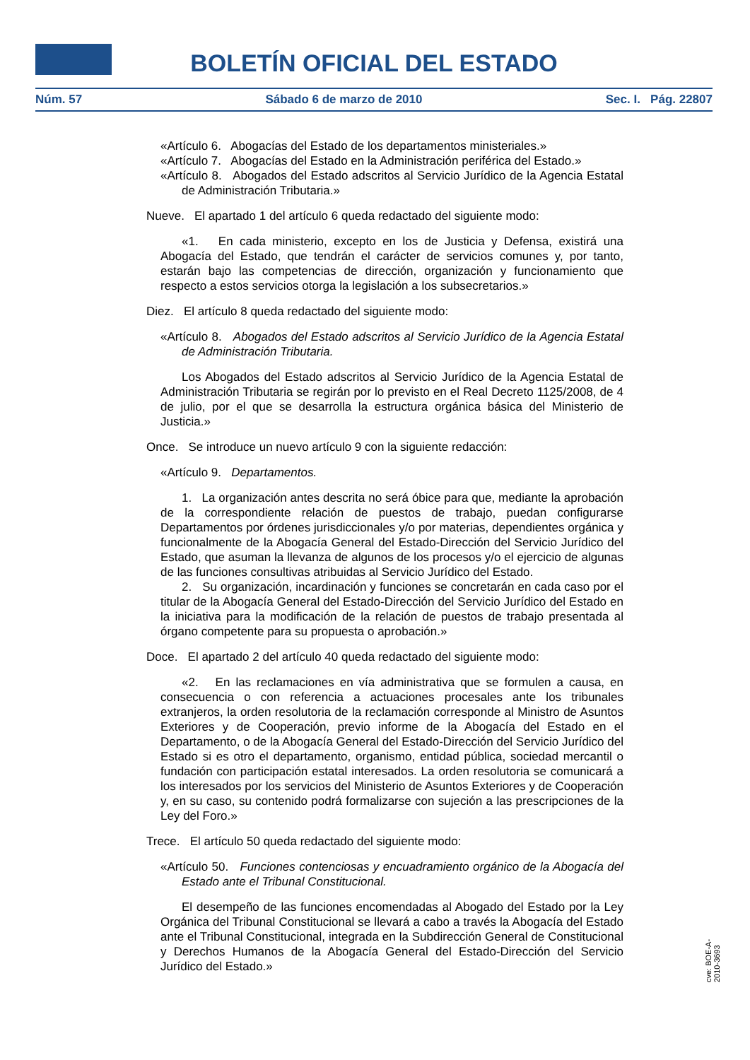BOLETÍN OFICIAL DEL ESTADO
Núm. 57 Sábado 6 de marzo de 2010 Sec. I. Pág. 22807
«Artículo 6. Abogacías del Estado de los departamentos ministeriales.»
«Artículo 7. Abogacías del Estado en la Administración periférica del Estado.»
«Artículo 8. Abogados del Estado adscritos al Servicio Jurídico de la Agencia Estatal de Administración Tributaria.»
Nueve. El apartado 1 del artículo 6 queda redactado del siguiente modo:
«1. En cada ministerio, excepto en los de Justicia y Defensa, existirá una Abogacía del Estado, que tendrán el carácter de servicios comunes y, por tanto, estarán bajo las competencias de dirección, organización y funcionamiento que respecto a estos servicios otorga la legislación a los subsecretarios.»
Diez. El artículo 8 queda redactado del siguiente modo:
«Artículo 8. Abogados del Estado adscritos al Servicio Jurídico de la Agencia Estatal de Administración Tributaria.
Los Abogados del Estado adscritos al Servicio Jurídico de la Agencia Estatal de Administración Tributaria se regirán por lo previsto en el Real Decreto 1125/2008, de 4 de julio, por el que se desarrolla la estructura orgánica básica del Ministerio de Justicia.»
Once. Se introduce un nuevo artículo 9 con la siguiente redacción:
«Artículo 9. Departamentos.
1. La organización antes descrita no será óbice para que, mediante la aprobación de la correspondiente relación de puestos de trabajo, puedan configurarse Departamentos por órdenes jurisdiccionales y/o por materias, dependientes orgánica y funcionalmente de la Abogacía General del Estado-Dirección del Servicio Jurídico del Estado, que asuman la llevanza de algunos de los procesos y/o el ejercicio de algunas de las funciones consultivas atribuidas al Servicio Jurídico del Estado.
2. Su organización, incardinación y funciones se concretarán en cada caso por el titular de la Abogacía General del Estado-Dirección del Servicio Jurídico del Estado en la iniciativa para la modificación de la relación de puestos de trabajo presentada al órgano competente para su propuesta o aprobación.»
Doce. El apartado 2 del artículo 40 queda redactado del siguiente modo:
«2. En las reclamaciones en vía administrativa que se formulen a causa, en consecuencia o con referencia a actuaciones procesales ante los tribunales extranjeros, la orden resolutoria de la reclamación corresponde al Ministro de Asuntos Exteriores y de Cooperación, previo informe de la Abogacía del Estado en el Departamento, o de la Abogacía General del Estado-Dirección del Servicio Jurídico del Estado si es otro el departamento, organismo, entidad pública, sociedad mercantil o fundación con participación estatal interesados. La orden resolutoria se comunicará a los interesados por los servicios del Ministerio de Asuntos Exteriores y de Cooperación y, en su caso, su contenido podrá formalizarse con sujeción a las prescripciones de la Ley del Foro.»
Trece. El artículo 50 queda redactado del siguiente modo:
«Artículo 50. Funciones contenciosas y encuadramiento orgánico de la Abogacía del Estado ante el Tribunal Constitucional.
El desempeño de las funciones encomendadas al Abogado del Estado por la Ley Orgánica del Tribunal Constitucional se llevará a cabo a través la Abogacía del Estado ante el Tribunal Constitucional, integrada en la Subdirección General de Constitucional y Derechos Humanos de la Abogacía General del Estado-Dirección del Servicio Jurídico del Estado.»
cve: BOE-A-2010-3693